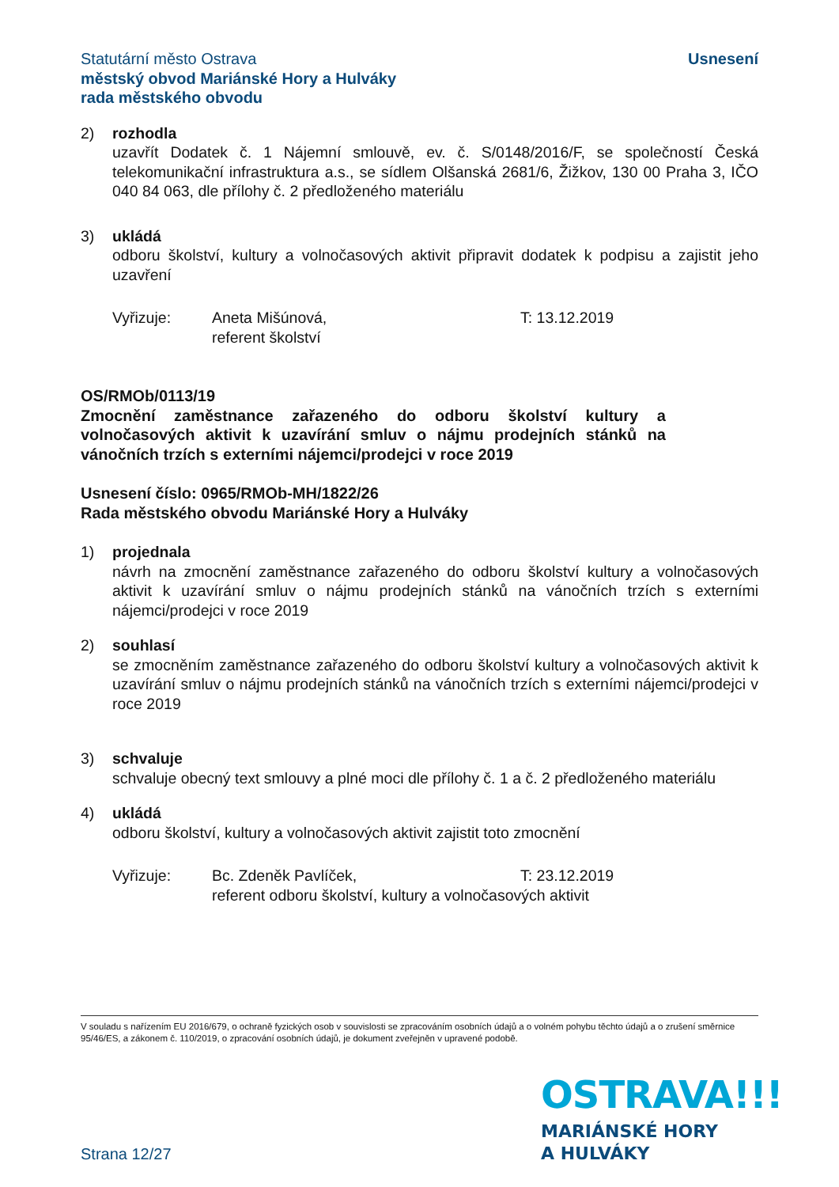Statutární město Ostrava
městský obvod Mariánské Hory a Hulváky
rada městského obvodu
Usnesení
2) rozhodla
uzavřít Dodatek č. 1 Nájemní smlouvě, ev. č. S/0148/2016/F, se společností Česká telekomunikační infrastruktura a.s., se sídlem Olšanská 2681/6, Žižkov, 130 00 Praha 3, IČO 040 84 063, dle přílohy č. 2 předloženého materiálu
3) ukládá
odboru školství, kultury a volnočasových aktivit připravit dodatek k podpisu a zajistit jeho uzavření
Vyřizuje: Aneta Mišúnová,
referent školství
T: 13.12.2019
OS/RMOb/0113/19
Zmocnění zaměstnance zařazeného do odboru školství kultury a volnočasových aktivit k uzavírání smluv o nájmu prodejních stánků na vánočních trzích s externími nájemci/prodejci v roce 2019
Usnesení číslo: 0965/RMOb-MH/1822/26
Rada městského obvodu Mariánské Hory a Hulváky
1) projednala
návrh na zmocnění zaměstnance zařazeného do odboru školství kultury a volnočasových aktivit k uzavírání smluv o nájmu prodejních stánků na vánočních trzích s externími nájemci/prodejci v roce 2019
2) souhlasí
se zmocněním zaměstnance zařazeného do odboru školství kultury a volnočasových aktivit k uzavírání smluv o nájmu prodejních stánků na vánočních trzích s externími nájemci/prodejci v roce 2019
3) schvaluje
schvaluje obecný text smlouvy a plné moci dle přílohy č. 1 a č. 2 předloženého materiálu
4) ukládá
odboru školství, kultury a volnočasových aktivit zajistit toto zmocnění
Vyřizuje: Bc. Zdeněk Pavlíček,
referent odboru školství, kultury a volnočasových aktivit
T: 23.12.2019
V souladu s nařízením EU 2016/679, o ochraně fyzických osob v souvislosti se zpracováním osobních údajů a o volném pohybu těchto údajů a o zrušení směrnice 95/46/ES, a zákonem č. 110/2019, o zpracování osobních údajů, je dokument zveřejněn v upravené podobě.
OSTRAVA!!!
MARIÁNSKÉ HORY
A HULVÁKY
Strana 12/27